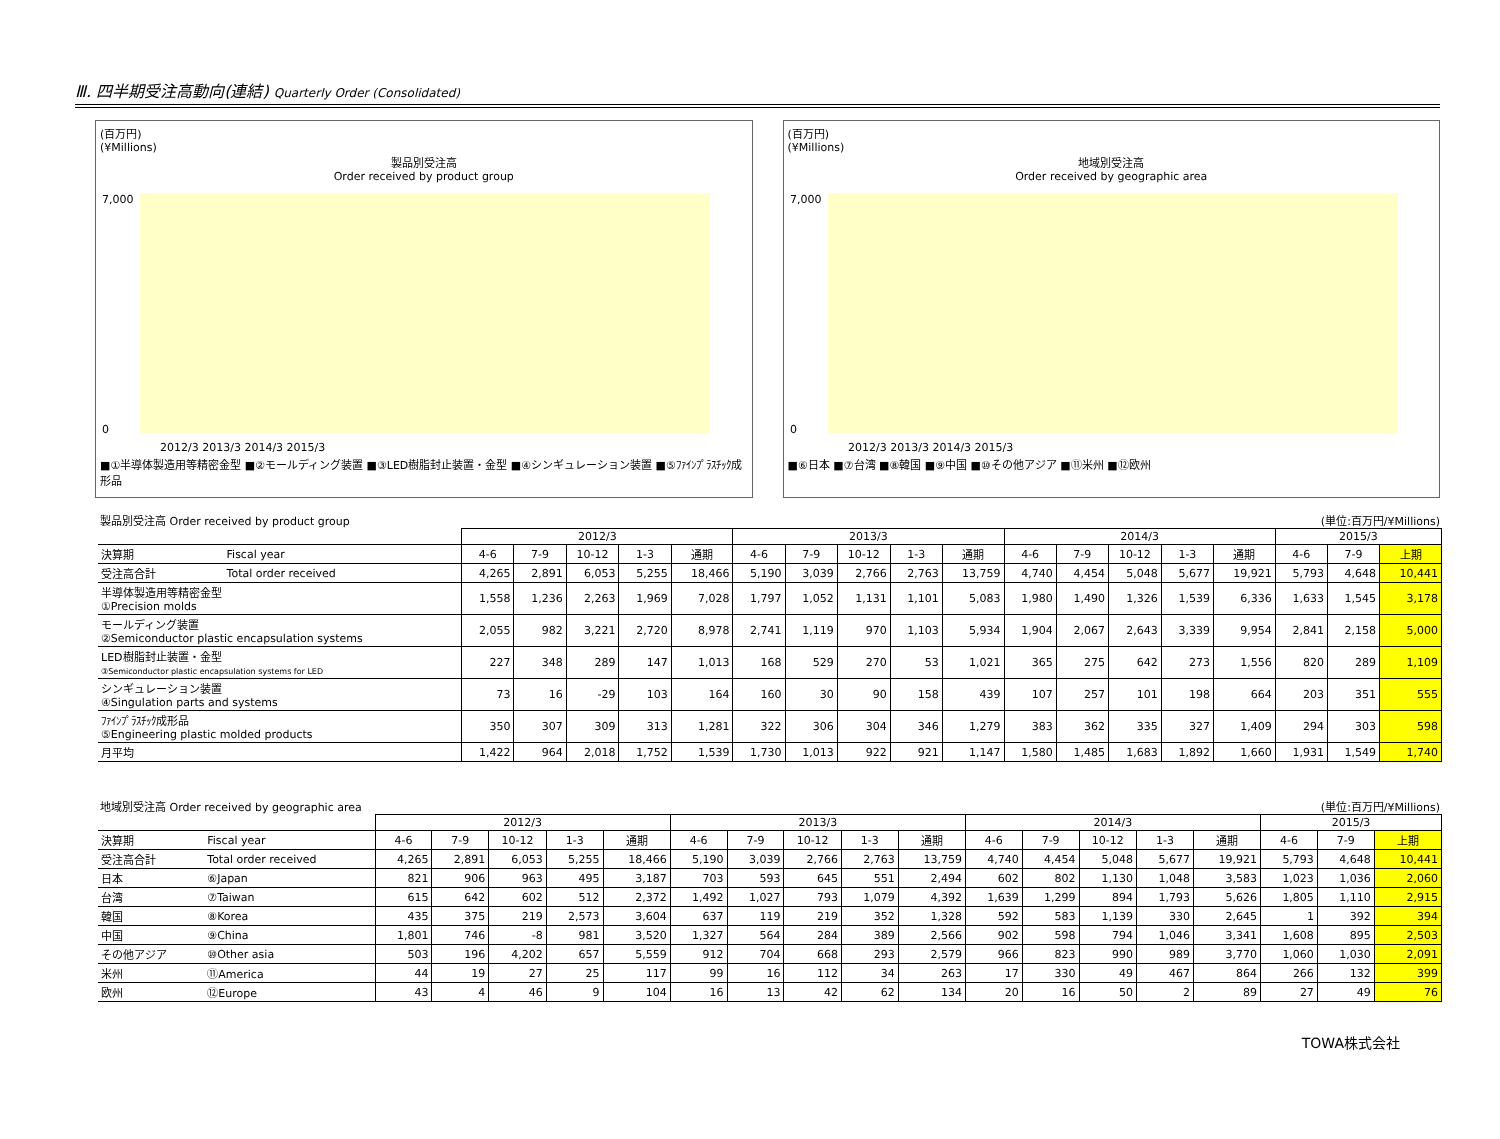Ⅲ. 四半期受注高動向(連結) Quarterly Order (Consolidated)
(百万円)
(¥Millions)
製品別受注高
Order received by product group
7,000
0
2012/3 2013/3 2014/3 2015/3
■①半導体製造用等精密金型 ■②モールディング装置 ■③LED樹脂封止装置・金型 ■④シンギュレーション装置 ■⑤ﾌｧｲﾝﾌﾟﾗｽﾁｯｸ成形品
(百万円)
(¥Millions)
地域別受注高
Order received by geographic area
7,000
0
2012/3 2013/3 2014/3 2015/3
■⑥日本 ■⑦台湾 ■⑧韓国 ■⑨中国 ■⑩その他アジア ■⑪米州 ■⑫欧州
製品別受注高 Order received by product group (単位:百万円/¥Millions)
| | | 2012/3 | | | | | 2013/3 | | | | | 2014/3 | | | | | 2015/3 | | |
| 決算期 | Fiscal year | 4-6 | 7-9 | 10-12 | 1-3 | 通期 | 4-6 | 7-9 | 10-12 | 1-3 | 通期 | 4-6 | 7-9 | 10-12 | 1-3 | 通期 | 4-6 | 7-9 | 上期 |
| 受注高合計 | Total order received | 4,265 | 2,891 | 6,053 | 5,255 | 18,466 | 5,190 | 3,039 | 2,766 | 2,763 | 13,759 | 4,740 | 4,454 | 5,048 | 5,677 | 19,921 | 5,793 | 4,648 | 10,441 |
| 半導体製造用等精密金型 ①Precision molds | | 1,558 | 1,236 | 2,263 | 1,969 | 7,028 | 1,797 | 1,052 | 1,131 | 1,101 | 5,083 | 1,980 | 1,490 | 1,326 | 1,539 | 6,336 | 1,633 | 1,545 | 3,178 |
| モールディング装置 ②Semiconductor plastic encapsulation systems | | 2,055 | 982 | 3,221 | 2,720 | 8,978 | 2,741 | 1,119 | 970 | 1,103 | 5,934 | 1,904 | 2,067 | 2,643 | 3,339 | 9,954 | 2,841 | 2,158 | 5,000 |
| LED樹脂封止装置・金型 ③Semiconductor plastic encapsulation systems for LED | | 227 | 348 | 289 | 147 | 1,013 | 168 | 529 | 270 | 53 | 1,021 | 365 | 275 | 642 | 273 | 1,556 | 820 | 289 | 1,109 |
| シンギュレーション装置 ④Singulation parts and systems | | 73 | 16 | -29 | 103 | 164 | 160 | 30 | 90 | 158 | 439 | 107 | 257 | 101 | 198 | 664 | 203 | 351 | 555 |
| ﾌｧｲﾝﾌﾟﾗｽﾁｯｸ成形品 ⑤Engineering plastic molded products | | 350 | 307 | 309 | 313 | 1,281 | 322 | 306 | 304 | 346 | 1,279 | 383 | 362 | 335 | 327 | 1,409 | 294 | 303 | 598 |
| 月平均 | | 1,422 | 964 | 2,018 | 1,752 | 1,539 | 1,730 | 1,013 | 922 | 921 | 1,147 | 1,580 | 1,485 | 1,683 | 1,892 | 1,660 | 1,931 | 1,549 | 1,740 |
地域別受注高 Order received by geographic area (単位:百万円/¥Millions)
| | | 2012/3 | | | | | 2013/3 | | | | | 2014/3 | | | | | 2015/3 | | |
| 決算期 | Fiscal year | 4-6 | 7-9 | 10-12 | 1-3 | 通期 | 4-6 | 7-9 | 10-12 | 1-3 | 通期 | 4-6 | 7-9 | 10-12 | 1-3 | 通期 | 4-6 | 7-9 | 上期 |
| 受注高合計 | Total order received | 4,265 | 2,891 | 6,053 | 5,255 | 18,466 | 5,190 | 3,039 | 2,766 | 2,763 | 13,759 | 4,740 | 4,454 | 5,048 | 5,677 | 19,921 | 5,793 | 4,648 | 10,441 |
| 日本 | ⑥Japan | 821 | 906 | 963 | 495 | 3,187 | 703 | 593 | 645 | 551 | 2,494 | 602 | 802 | 1,130 | 1,048 | 3,583 | 1,023 | 1,036 | 2,060 |
| 台湾 | ⑦Taiwan | 615 | 642 | 602 | 512 | 2,372 | 1,492 | 1,027 | 793 | 1,079 | 4,392 | 1,639 | 1,299 | 894 | 1,793 | 5,626 | 1,805 | 1,110 | 2,915 |
| 韓国 | ⑧Korea | 435 | 375 | 219 | 2,573 | 3,604 | 637 | 119 | 219 | 352 | 1,328 | 592 | 583 | 1,139 | 330 | 2,645 | 1 | 392 | 394 |
| 中国 | ⑨China | 1,801 | 746 | -8 | 981 | 3,520 | 1,327 | 564 | 284 | 389 | 2,566 | 902 | 598 | 794 | 1,046 | 3,341 | 1,608 | 895 | 2,503 |
| その他アジア | ⑩Other asia | 503 | 196 | 4,202 | 657 | 5,559 | 912 | 704 | 668 | 293 | 2,579 | 966 | 823 | 990 | 989 | 3,770 | 1,060 | 1,030 | 2,091 |
| 米州 | ⑪America | 44 | 19 | 27 | 25 | 117 | 99 | 16 | 112 | 34 | 263 | 17 | 330 | 49 | 467 | 864 | 266 | 132 | 399 |
| 欧州 | ⑫Europe | 43 | 4 | 46 | 9 | 104 | 16 | 13 | 42 | 62 | 134 | 20 | 16 | 50 | 2 | 89 | 27 | 49 | 76 |
TOWA株式会社